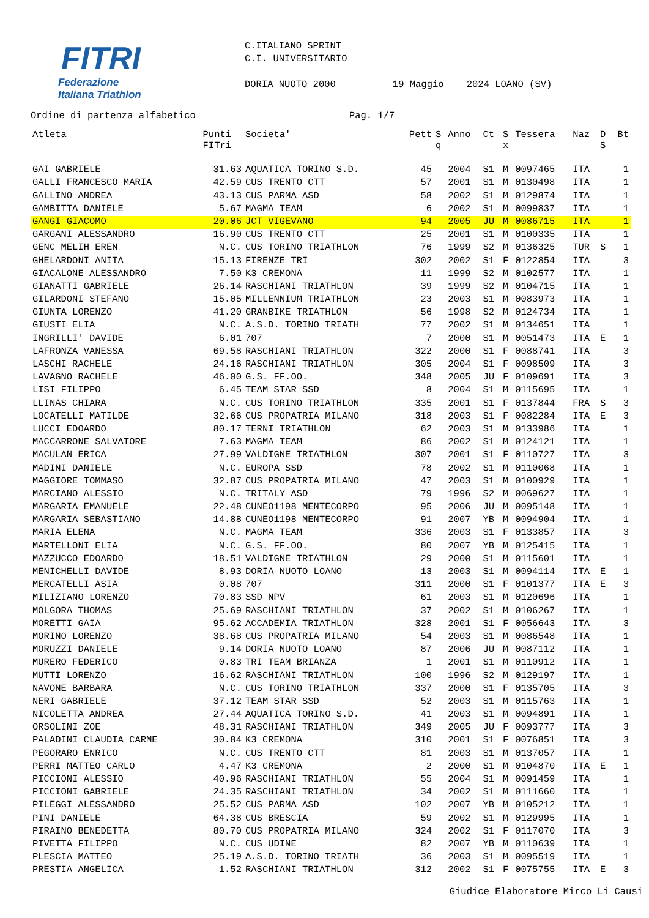FITRI
Federazione
Italiana Triathlon
C.ITALIANO SPRINT C.I. UNIVERSITARIO DORIA NUOTO 2000 19 Maggio 2024 LOANO (SV)
Ordine di partenza alfabetico Pag. 1/7
| Atleta | Punti FITri | Societa' | Pett | S q | Anno | Ct | S x | Tessera | Naz | D S | Bt |
| --- | --- | --- | --- | --- | --- | --- | --- | --- | --- | --- | --- |
| GAI GABRIELE | 31.63 | AQUATICA TORINO S.D. | 45 | | 2004 | S1 | M | 0097465 | ITA | | 1 |
| GALLI FRANCESCO MARIA | 42.59 | CUS TRENTO CTT | 57 | | 2001 | S1 | M | 0130498 | ITA | | 1 |
| GALLINO ANDREA | 43.13 | CUS PARMA ASD | 58 | | 2002 | S1 | M | 0129874 | ITA | | 1 |
| GAMBITTA DANIELE | 5.67 | MAGMA TEAM | 6 | | 2002 | S1 | M | 0099837 | ITA | | 1 |
| GANGI GIACOMO | 20.06 | JCT VIGEVANO | 94 | | 2005 | JU | M | 0086715 | ITA | | 1 |
| GARGANI ALESSANDRO | 16.90 | CUS TRENTO CTT | 25 | | 2001 | S1 | M | 0100335 | ITA | | 1 |
| GENC MELIH EREN | N.C. | CUS TORINO TRIATHLON | 76 | | 1999 | S2 | M | 0136325 | TUR | S | 1 |
| GHELARDONI ANITA | 15.13 | FIRENZE TRI | 302 | | 2002 | S1 | F | 0122854 | ITA | | 3 |
| GIACALONE ALESSANDRO | 7.50 | K3 CREMONA | 11 | | 1999 | S2 | M | 0102577 | ITA | | 1 |
| GIANATTI GABRIELE | 26.14 | RASCHIANI TRIATHLON | 39 | | 1999 | S2 | M | 0104715 | ITA | | 1 |
| GILARDONI STEFANO | 15.05 | MILLENNIUM TRIATHLON | 23 | | 2003 | S1 | M | 0083973 | ITA | | 1 |
| GIUNTA LORENZO | 41.20 | GRANBIKE TRIATHLON | 56 | | 1998 | S2 | M | 0124734 | ITA | | 1 |
| GIUSTI ELIA | N.C. | A.S.D. TORINO TRIATH | 77 | | 2002 | S1 | M | 0134651 | ITA | | 1 |
| INGRILLI' DAVIDE | 6.01 | 707 | 7 | | 2000 | S1 | M | 0051473 | ITA | E | 1 |
| LAFRONZA VANESSA | 69.58 | RASCHIANI TRIATHLON | 322 | | 2000 | S1 | F | 0088741 | ITA | | 3 |
| LASCHI RACHELE | 24.16 | RASCHIANI TRIATHLON | 305 | | 2004 | S1 | F | 0098509 | ITA | | 3 |
| LAVAGNO RACHELE | 46.00 | G.S. FF.OO. | 348 | | 2005 | JU | F | 0109691 | ITA | | 3 |
| LISI FILIPPO | 6.45 | TEAM STAR SSD | 8 | | 2004 | S1 | M | 0115695 | ITA | | 1 |
| LLINAS CHIARA | N.C. | CUS TORINO TRIATHLON | 335 | | 2001 | S1 | F | 0137844 | FRA | S | 3 |
| LOCATELLI MATILDE | 32.66 | CUS PROPATRIA MILANO | 318 | | 2003 | S1 | F | 0082284 | ITA | E | 3 |
| LUCCI EDOARDO | 80.17 | TERNI TRIATHLON | 62 | | 2003 | S1 | M | 0133986 | ITA | | 1 |
| MACCARRONE SALVATORE | 7.63 | MAGMA TEAM | 86 | | 2002 | S1 | M | 0124121 | ITA | | 1 |
| MACULAN ERICA | 27.99 | VALDIGNE TRIATHLON | 307 | | 2001 | S1 | F | 0110727 | ITA | | 3 |
| MADINI DANIELE | N.C. | EUROPA SSD | 78 | | 2002 | S1 | M | 0110068 | ITA | | 1 |
| MAGGIORE TOMMASO | 32.87 | CUS PROPATRIA MILANO | 47 | | 2003 | S1 | M | 0100929 | ITA | | 1 |
| MARCIANO ALESSIO | N.C. | TRITALY ASD | 79 | | 1996 | S2 | M | 0069627 | ITA | | 1 |
| MARGARIA EMANUELE | 22.48 | CUNEO1198 MENTECORPO | 95 | | 2006 | JU | M | 0095148 | ITA | | 1 |
| MARGARIA SEBASTIANO | 14.88 | CUNEO1198 MENTECORPO | 91 | | 2007 | YB | M | 0094904 | ITA | | 1 |
| MARIA ELENA | N.C. | MAGMA TEAM | 336 | | 2003 | S1 | F | 0133857 | ITA | | 3 |
| MARTELLONI ELIA | N.C. | G.S. FF.OO. | 80 | | 2007 | YB | M | 0125415 | ITA | | 1 |
| MAZZUCCO EDOARDO | 18.51 | VALDIGNE TRIATHLON | 29 | | 2000 | S1 | M | 0115601 | ITA | | 1 |
| MENICHELLI DAVIDE | 8.93 | DORIA NUOTO LOANO | 13 | | 2003 | S1 | M | 0094114 | ITA | E | 1 |
| MERCATELLI ASIA | 0.08 | 707 | 311 | | 2000 | S1 | F | 0101377 | ITA | E | 3 |
| MILIZIANO LORENZO | 70.83 | SSD NPV | 61 | | 2003 | S1 | M | 0120696 | ITA | | 1 |
| MOLGORA THOMAS | 25.69 | RASCHIANI TRIATHLON | 37 | | 2002 | S1 | M | 0106267 | ITA | | 1 |
| MORETTI GAIA | 95.62 | ACCADEMIA TRIATHLON | 328 | | 2001 | S1 | F | 0056643 | ITA | | 3 |
| MORINO LORENZO | 38.68 | CUS PROPATRIA MILANO | 54 | | 2003 | S1 | M | 0086548 | ITA | | 1 |
| MORUZZI DANIELE | 9.14 | DORIA NUOTO LOANO | 87 | | 2006 | JU | M | 0087112 | ITA | | 1 |
| MURERO FEDERICO | 0.83 | TRI TEAM BRIANZA | 1 | | 2001 | S1 | M | 0110912 | ITA | | 1 |
| MUTTI LORENZO | 16.62 | RASCHIANI TRIATHLON | 100 | | 1996 | S2 | M | 0129197 | ITA | | 1 |
| NAVONE BARBARA | N.C. | CUS TORINO TRIATHLON | 337 | | 2000 | S1 | F | 0135705 | ITA | | 3 |
| NERI GABRIELE | 37.12 | TEAM STAR SSD | 52 | | 2003 | S1 | M | 0115763 | ITA | | 1 |
| NICOLETTA ANDREA | 27.44 | AQUATICA TORINO S.D. | 41 | | 2003 | S1 | M | 0094891 | ITA | | 1 |
| ORSOLINI ZOE | 48.31 | RASCHIANI TRIATHLON | 349 | | 2005 | JU | F | 0093777 | ITA | | 3 |
| PALADINI CLAUDIA CARME | 30.84 | K3 CREMONA | 310 | | 2001 | S1 | F | 0076851 | ITA | | 3 |
| PEGORARO ENRICO | N.C. | CUS TRENTO CTT | 81 | | 2003 | S1 | M | 0137057 | ITA | | 1 |
| PERRI MATTEO CARLO | 4.47 | K3 CREMONA | 2 | | 2000 | S1 | M | 0104870 | ITA | E | 1 |
| PICCIONI ALESSIO | 40.96 | RASCHIANI TRIATHLON | 55 | | 2004 | S1 | M | 0091459 | ITA | | 1 |
| PICCIONI GABRIELE | 24.35 | RASCHIANI TRIATHLON | 34 | | 2002 | S1 | M | 0111660 | ITA | | 1 |
| PILEGGI ALESSANDRO | 25.52 | CUS PARMA ASD | 102 | | 2007 | YB | M | 0105212 | ITA | | 1 |
| PINI DANIELE | 64.38 | CUS BRESCIA | 59 | | 2002 | S1 | M | 0129995 | ITA | | 1 |
| PIRAINO BENEDETTA | 80.70 | CUS PROPATRIA MILANO | 324 | | 2002 | S1 | F | 0117070 | ITA | | 3 |
| PIVETTA FILIPPO | N.C. | CUS UDINE | 82 | | 2007 | YB | M | 0110639 | ITA | | 1 |
| PLESCIA MATTEO | 25.19 | A.S.D. TORINO TRIATH | 36 | | 2003 | S1 | M | 0095519 | ITA | | 1 |
| PRESTIA ANGELICA | 1.52 | RASCHIANI TRIATHLON | 312 | | 2002 | S1 | F | 0075755 | ITA | E | 3 |
Giudice Elaboratore Mirco Li Causi